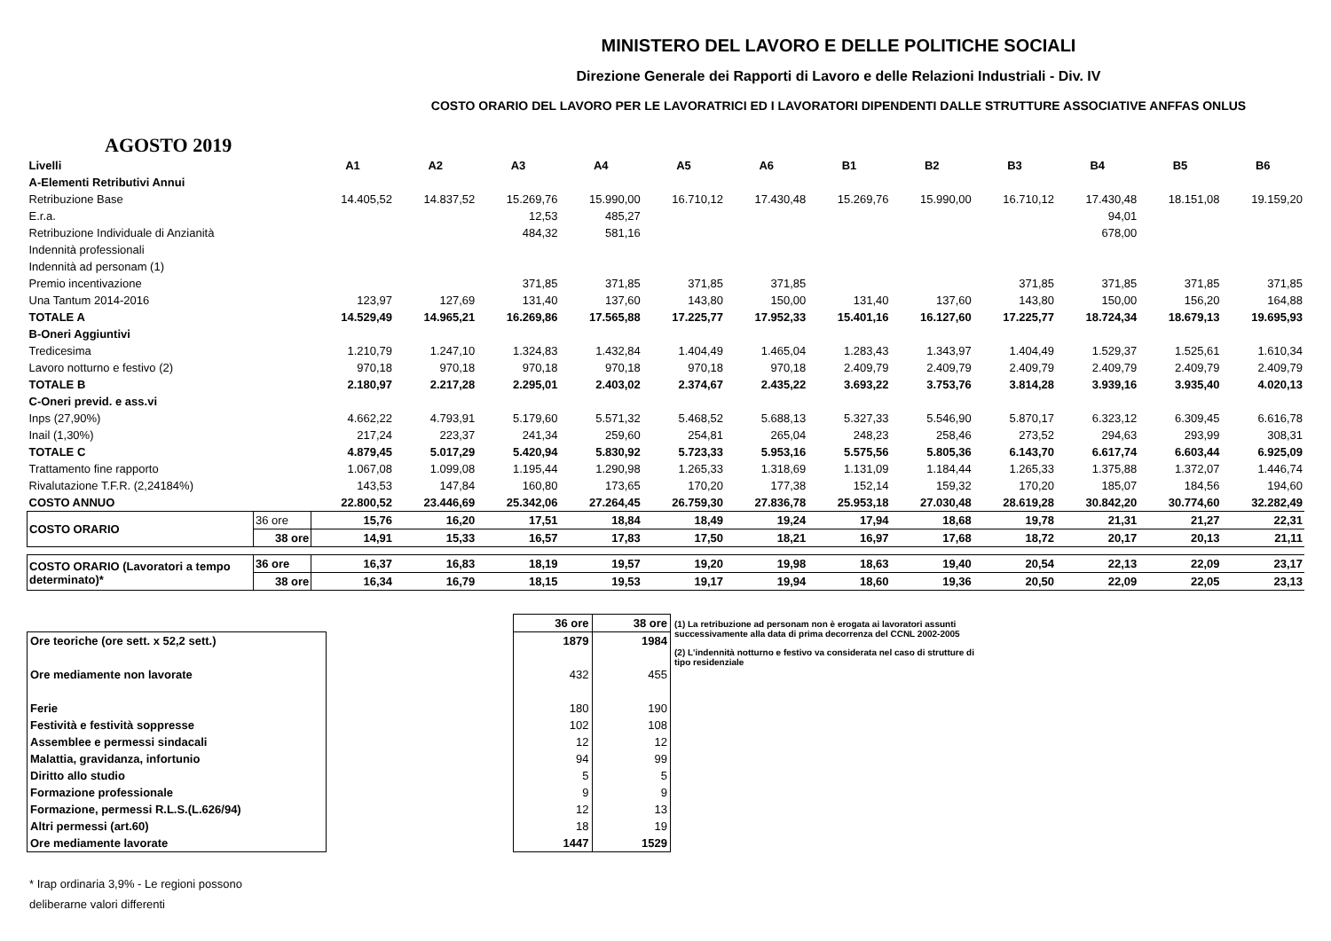MINISTERO DEL LAVORO E DELLE POLITICHE SOCIALI
Direzione Generale dei Rapporti di Lavoro e delle Relazioni Industriali - Div. IV
COSTO ORARIO DEL LAVORO PER LE LAVORATRICI ED I LAVORATORI DIPENDENTI DALLE STRUTTURE ASSOCIATIVE ANFFAS ONLUS
AGOSTO 2019
| Livelli | | A1 | A2 | A3 | A4 | A5 | A6 | B1 | B2 | B3 | B4 | B5 | B6 |
| A-Elementi Retributivi Annui | | | | | | | | | | | | | |
| Retribuzione Base | | 14.405,52 | 14.837,52 | 15.269,76 | 15.990,00 | 16.710,12 | 17.430,48 | 15.269,76 | 15.990,00 | 16.710,12 | 17.430,48 | 18.151,08 | 19.159,20 |
| E.r.a. | | | | 12,53 | 485,27 | | | | | | 94,01 | | |
| Retribuzione Individuale di Anzianità | | | | 484,32 | 581,16 | | | | | | 678,00 | | |
| Indennità professionali | | | | | | | | | | | | | |
| Indennità ad personam (1) | | | | | | | | | | | | | |
| Premio incentivazione | | | | 371,85 | 371,85 | 371,85 | 371,85 | | | 371,85 | 371,85 | 371,85 | 371,85 |
| Una Tantum 2014-2016 | | 123,97 | 127,69 | 131,40 | 137,60 | 143,80 | 150,00 | 131,40 | 137,60 | 143,80 | 150,00 | 156,20 | 164,88 |
| TOTALE A | | 14.529,49 | 14.965,21 | 16.269,86 | 17.565,88 | 17.225,77 | 17.952,33 | 15.401,16 | 16.127,60 | 17.225,77 | 18.724,34 | 18.679,13 | 19.695,93 |
| B-Oneri Aggiuntivi | | | | | | | | | | | | | |
| Tredicesima | | 1.210,79 | 1.247,10 | 1.324,83 | 1.432,84 | 1.404,49 | 1.465,04 | 1.283,43 | 1.343,97 | 1.404,49 | 1.529,37 | 1.525,61 | 1.610,34 |
| Lavoro notturno e festivo (2) | | 970,18 | 970,18 | 970,18 | 970,18 | 970,18 | 970,18 | 2.409,79 | 2.409,79 | 2.409,79 | 2.409,79 | 2.409,79 | 2.409,79 |
| TOTALE B | | 2.180,97 | 2.217,28 | 2.295,01 | 2.403,02 | 2.374,67 | 2.435,22 | 3.693,22 | 3.753,76 | 3.814,28 | 3.939,16 | 3.935,40 | 4.020,13 |
| C-Oneri previd. e ass.vi | | | | | | | | | | | | | |
| Inps (27,90%) | | 4.662,22 | 4.793,91 | 5.179,60 | 5.571,32 | 5.468,52 | 5.688,13 | 5.327,33 | 5.546,90 | 5.870,17 | 6.323,12 | 6.309,45 | 6.616,78 |
| Inail (1,30%) | | 217,24 | 223,37 | 241,34 | 259,60 | 254,81 | 265,04 | 248,23 | 258,46 | 273,52 | 294,63 | 293,99 | 308,31 |
| TOTALE C | | 4.879,45 | 5.017,29 | 5.420,94 | 5.830,92 | 5.723,33 | 5.953,16 | 5.575,56 | 5.805,36 | 6.143,70 | 6.617,74 | 6.603,44 | 6.925,09 |
| Trattamento fine rapporto | | 1.067,08 | 1.099,08 | 1.195,44 | 1.290,98 | 1.265,33 | 1.318,69 | 1.131,09 | 1.184,44 | 1.265,33 | 1.375,88 | 1.372,07 | 1.446,74 |
| Rivalutazione T.F.R. (2,24184%) | | 143,53 | 147,84 | 160,80 | 173,65 | 170,20 | 177,38 | 152,14 | 159,32 | 170,20 | 185,07 | 184,56 | 194,60 |
| COSTO ANNUO | | 22.800,52 | 23.446,69 | 25.342,06 | 27.264,45 | 26.759,30 | 27.836,78 | 25.953,18 | 27.030,48 | 28.619,28 | 30.842,20 | 30.774,60 | 32.282,49 |
| COSTO ORARIO | 36 ore | 15,76 | 16,20 | 17,51 | 18,84 | 18,49 | 19,24 | 17,94 | 18,68 | 19,78 | 21,31 | 21,27 | 22,31 |
| | 38 ore | 14,91 | 15,33 | 16,57 | 17,83 | 17,50 | 18,21 | 16,97 | 17,68 | 18,72 | 20,17 | 20,13 | 21,11 |
| COSTO ORARIO (Lavoratori a tempo determinato)* | 36 ore | 16,37 | 16,83 | 18,19 | 19,57 | 19,20 | 19,98 | 18,63 | 19,40 | 20,54 | 22,13 | 22,09 | 23,17 |
| | 38 ore | 16,34 | 16,79 | 18,15 | 19,53 | 19,17 | 19,94 | 18,60 | 19,36 | 20,50 | 22,09 | 22,05 | 23,13 |
| Ore teoriche (ore sett. x 52,2 sett.) |
| Ore mediamente non lavorate |
| Ferie |
| Festività e festività soppresse |
| Assemblee e permessi sindacali |
| Malattia, gravidanza, infortunio |
| Diritto allo studio |
| Formazione professionale |
| Formazione, permessi R.L.S.(L.626/94) |
| Altri permessi (art.60) |
| Ore mediamente lavorate |
| 36 ore | 38 ore |
| --- | --- |
| 1879 | 1984 |
| 432 | 455 |
| 180 | 190 |
| 102 | 108 |
| 12 | 12 |
| 94 | 99 |
| 5 | 5 |
| 9 | 9 |
| 12 | 13 |
| 18 | 19 |
| 1447 | 1529 |
(1) La retribuzione ad personam non è erogata ai lavoratori assunti successivamente alla data di prima decorrenza del CCNL 2002-2005
(2) L'indennità notturno e festivo va considerata nel caso di strutture di tipo residenziale
* Irap ordinaria 3,9% - Le regioni possono
deliberarne valori differenti